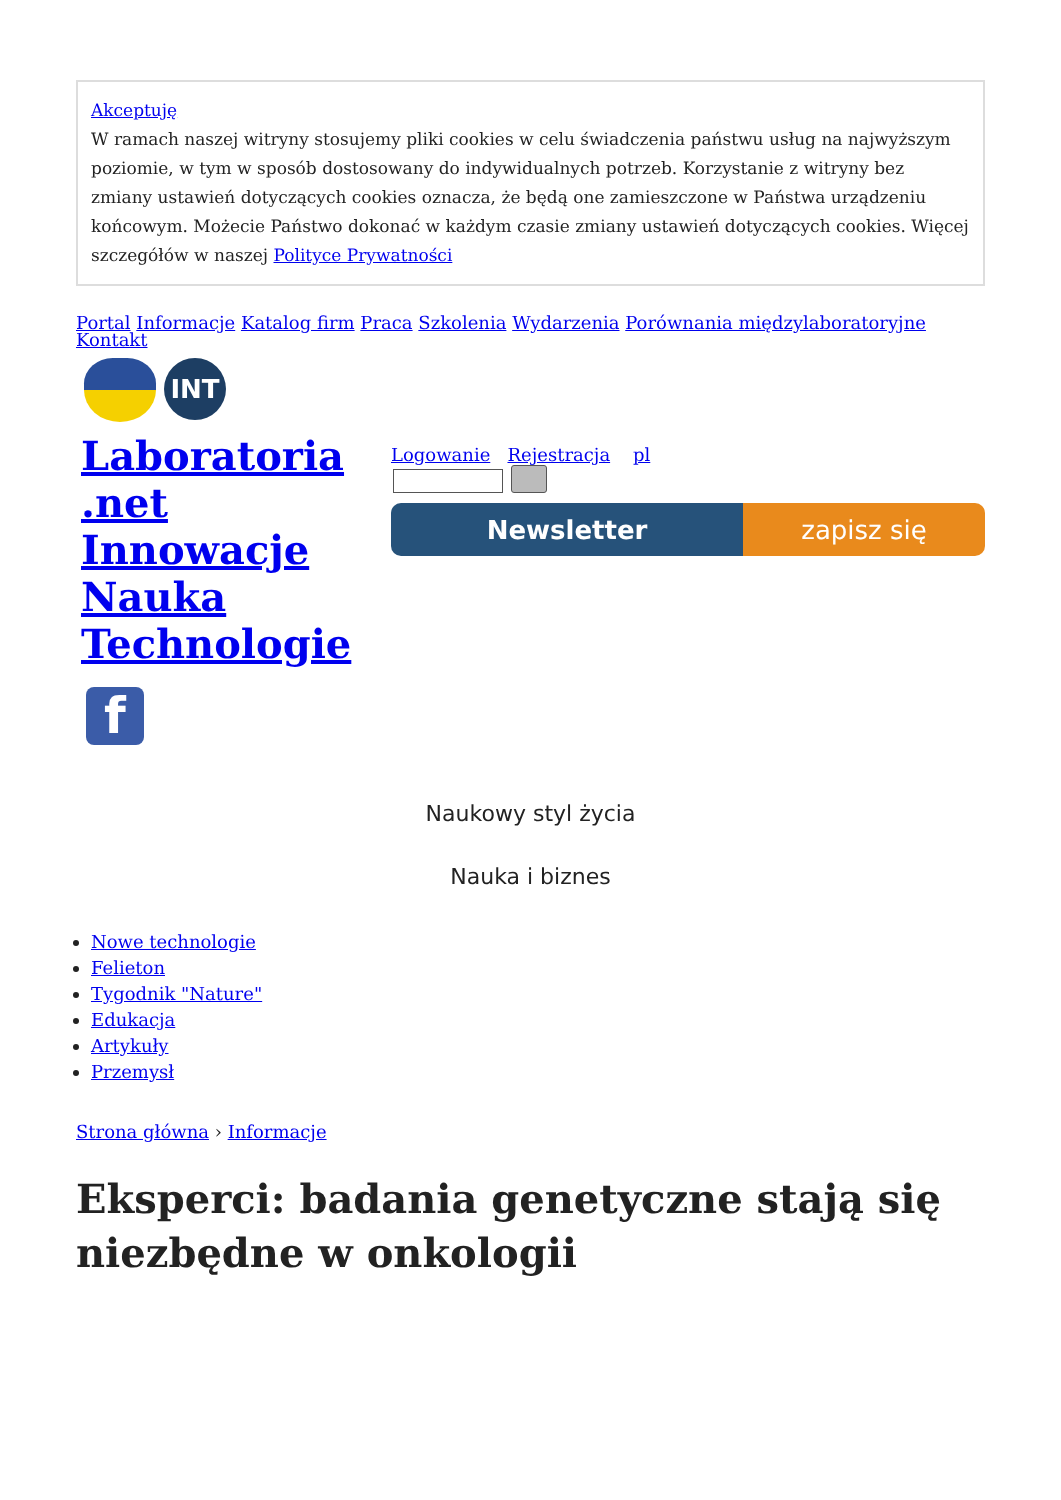Akceptuję
W ramach naszej witryny stosujemy pliki cookies w celu świadczenia państwu usług na najwyższym poziomie, w tym w sposób dostosowany do indywidualnych potrzeb. Korzystanie z witryny bez zmiany ustawień dotyczących cookies oznacza, że będą one zamieszczone w Państwa urządzeniu końcowym. Możecie Państwo dokonać w każdym czasie zmiany ustawień dotyczących cookies. Więcej szczegółów w naszej Polityce Prywatności
Portal Informacje Katalog firm Praca Szkolenia Wydarzenia Porównania międzylaboratoryjne
Kontakt
INT
Laboratoria .net Innowacje Nauka Technologie
Logowanie Rejestracja pl
Newsletter zapisz się
f
Naukowy styl życia
Nauka i biznes
Nowe technologie
Felieton
Tygodnik "Nature"
Edukacja
Artykuły
Przemysł
Strona główna › Informacje
Eksperci: badania genetyczne stają się niezbędne w onkologii